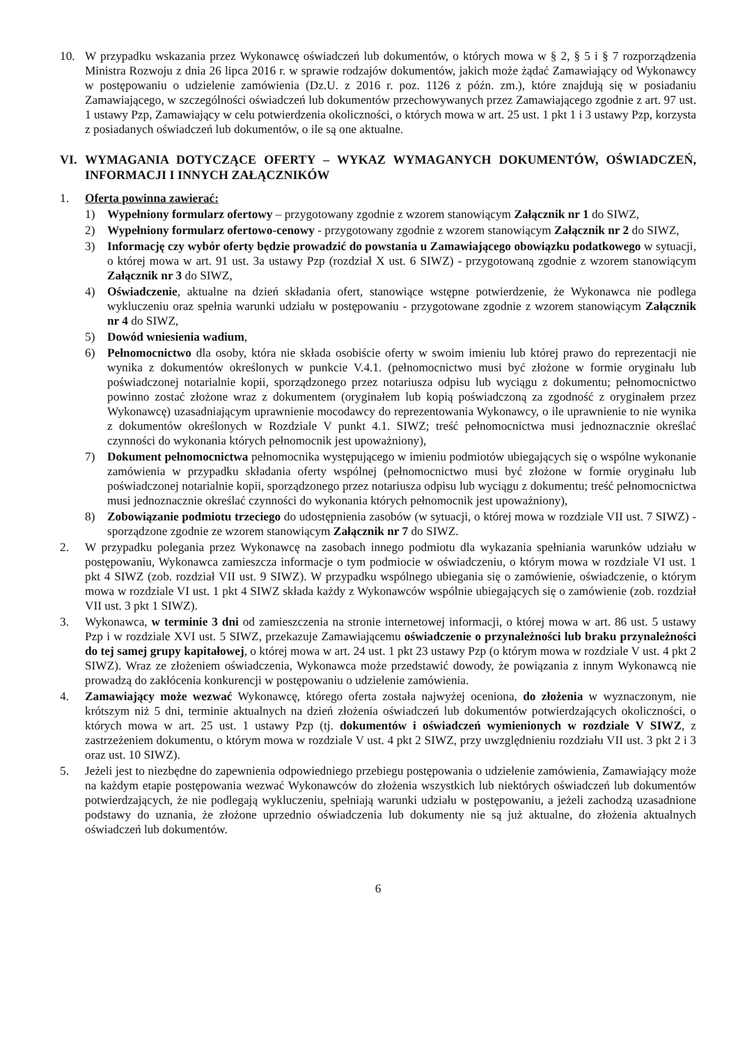10. W przypadku wskazania przez Wykonawcę oświadczeń lub dokumentów, o których mowa w § 2, § 5 i § 7 rozporządzenia Ministra Rozwoju z dnia 26 lipca 2016 r. w sprawie rodzajów dokumentów, jakich może żądać Zamawiający od Wykonawcy w postępowaniu o udzielenie zamówienia (Dz.U. z 2016 r. poz. 1126 z późn. zm.), które znajdują się w posiadaniu Zamawiającego, w szczególności oświadczeń lub dokumentów przechowywanych przez Zamawiającego zgodnie z art. 97 ust. 1 ustawy Pzp, Zamawiający w celu potwierdzenia okoliczności, o których mowa w art. 25 ust. 1 pkt 1 i 3 ustawy Pzp, korzysta z posiadanych oświadczeń lub dokumentów, o ile są one aktualne.
VI. WYMAGANIA DOTYCZĄCE OFERTY – WYKAZ WYMAGANYCH DOKUMENTÓW, OŚWIADCZEŃ, INFORMACJI I INNYCH ZAŁĄCZNIKÓW
1. Oferta powinna zawierać:
1) Wypełniony formularz ofertowy – przygotowany zgodnie z wzorem stanowiącym Załącznik nr 1 do SIWZ,
2) Wypełniony formularz ofertowo-cenowy - przygotowany zgodnie z wzorem stanowiącym Załącznik nr 2 do SIWZ,
3) Informację czy wybór oferty będzie prowadzić do powstania u Zamawiającego obowiązku podatkowego w sytuacji, o której mowa w art. 91 ust. 3a ustawy Pzp (rozdział X ust. 6 SIWZ) - przygotowaną zgodnie z wzorem stanowiącym Załącznik nr 3 do SIWZ,
4) Oświadczenie, aktualne na dzień składania ofert, stanowiące wstępne potwierdzenie, że Wykonawca nie podlega wykluczeniu oraz spełnia warunki udziału w postępowaniu - przygotowane zgodnie z wzorem stanowiącym Załącznik nr 4 do SIWZ,
5) Dowód wniesienia wadium,
6) Pełnomocnictwo dla osoby, która nie składa osobiście oferty w swoim imieniu lub której prawo do reprezentacji nie wynika z dokumentów określonych w punkcie V.4.1. (pełnomocnictwo musi być złożone w formie oryginału lub poświadczonej notarialnie kopii, sporządzonego przez notariusza odpisu lub wyciągu z dokumentu; pełnomocnictwo powinno zostać złożone wraz z dokumentem (oryginałem lub kopią poświadczoną za zgodność z oryginałem przez Wykonawcę) uzasadniającym uprawnienie mocodawcy do reprezentowania Wykonawcy, o ile uprawnienie to nie wynika z dokumentów określonych w Rozdziale V punkt 4.1. SIWZ; treść pełnomocnictwa musi jednoznacznie określać czynności do wykonania których pełnomocnik jest upoważniony),
7) Dokument pełnomocnictwa pełnomocnika występującego w imieniu podmiotów ubiegających się o wspólne wykonanie zamówienia w przypadku składania oferty wspólnej (pełnomocnictwo musi być złożone w formie oryginału lub poświadczonej notarialnie kopii, sporządzonego przez notariusza odpisu lub wyciągu z dokumentu; treść pełnomocnictwa musi jednoznacznie określać czynności do wykonania których pełnomocnik jest upoważniony),
8) Zobowiązanie podmiotu trzeciego do udostępnienia zasobów (w sytuacji, o której mowa w rozdziale VII ust. 7 SIWZ) - sporządzone zgodnie ze wzorem stanowiącym Załącznik nr 7 do SIWZ.
2. W przypadku polegania przez Wykonawcę na zasobach innego podmiotu dla wykazania spełniania warunków udziału w postępowaniu, Wykonawca zamieszcza informacje o tym podmiocie w oświadczeniu, o którym mowa w rozdziale VI ust. 1 pkt 4 SIWZ (zob. rozdział VII ust. 9 SIWZ). W przypadku wspólnego ubiegania się o zamówienie, oświadczenie, o którym mowa w rozdziale VI ust. 1 pkt 4 SIWZ składa każdy z Wykonawców wspólnie ubiegających się o zamówienie (zob. rozdział VII ust. 3 pkt 1 SIWZ).
3. Wykonawca, w terminie 3 dni od zamieszczenia na stronie internetowej informacji, o której mowa w art. 86 ust. 5 ustawy Pzp i w rozdziale XVI ust. 5 SIWZ, przekazuje Zamawiającemu oświadczenie o przynależności lub braku przynależności do tej samej grupy kapitałowej, o której mowa w art. 24 ust. 1 pkt 23 ustawy Pzp (o którym mowa w rozdziale V ust. 4 pkt 2 SIWZ). Wraz ze złożeniem oświadczenia, Wykonawca może przedstawić dowody, że powiązania z innym Wykonawcą nie prowadzą do zakłócenia konkurencji w postępowaniu o udzielenie zamówienia.
4. Zamawiający może wezwać Wykonawcę, którego oferta została najwyżej oceniona, do złożenia w wyznaczonym, nie krótszym niż 5 dni, terminie aktualnych na dzień złożenia oświadczeń lub dokumentów potwierdzających okoliczności, o których mowa w art. 25 ust. 1 ustawy Pzp (tj. dokumentów i oświadczeń wymienionych w rozdziale V SIWZ, z zastrzeżeniem dokumentu, o którym mowa w rozdziale V ust. 4 pkt 2 SIWZ, przy uwzględnieniu rozdziału VII ust. 3 pkt 2 i 3 oraz ust. 10 SIWZ).
5. Jeżeli jest to niezbędne do zapewnienia odpowiedniego przebiegu postępowania o udzielenie zamówienia, Zamawiający może na każdym etapie postępowania wezwać Wykonawców do złożenia wszystkich lub niektórych oświadczeń lub dokumentów potwierdzających, że nie podlegają wykluczeniu, spełniają warunki udziału w postępowaniu, a jeżeli zachodzą uzasadnione podstawy do uznania, że złożone uprzednio oświadczenia lub dokumenty nie są już aktualne, do złożenia aktualnych oświadczeń lub dokumentów.
6